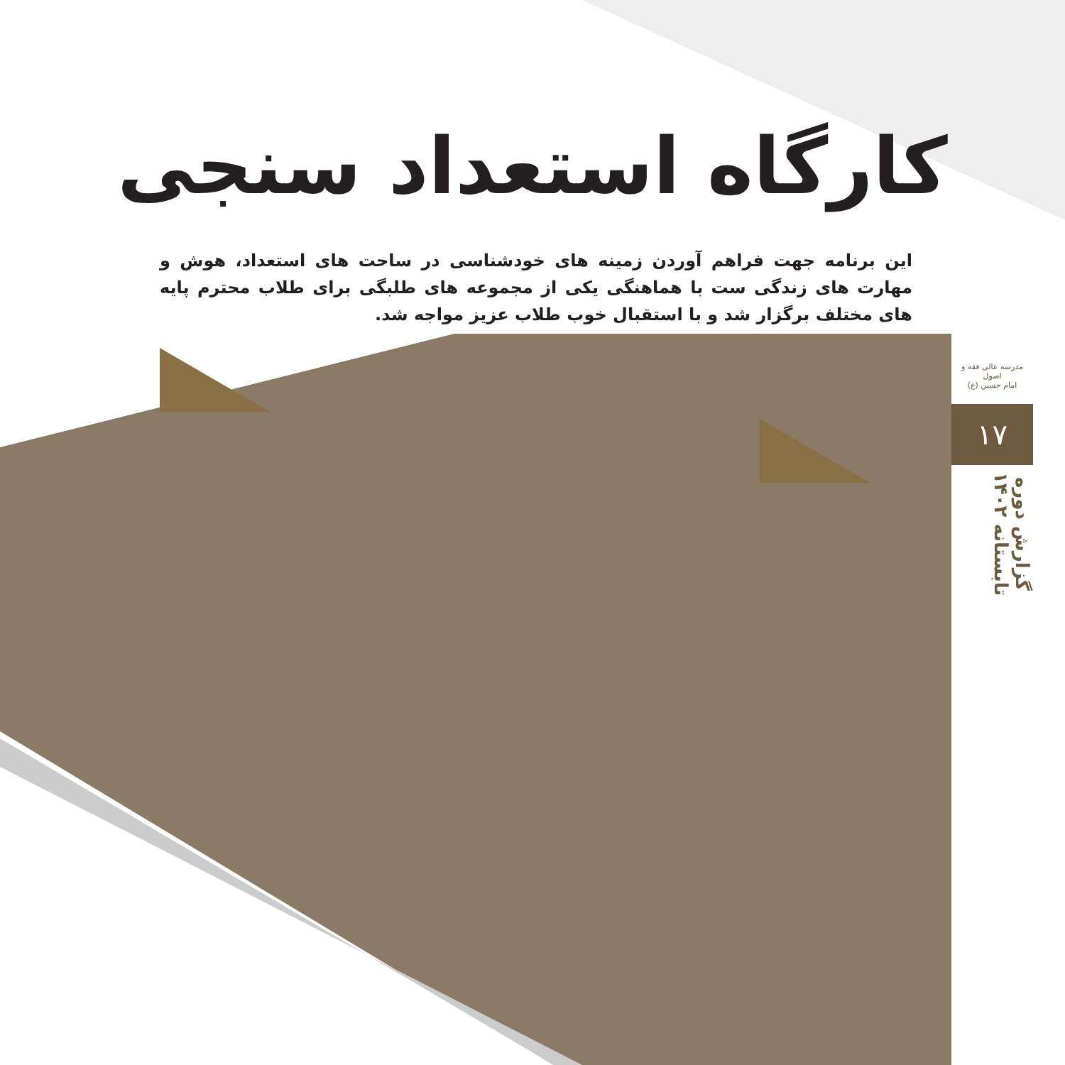کارگاه استعداد سنجی
این برنامه جهت فراهم آوردن زمینه های خودشناسی در ساحت های استعداد، هوش و مهارت های زندگی ست با هماهنگی یکی از مجموعه های طلبگی برای طلاب محترم پایه های مختلف برگزار شد و با استقبال خوب طلاب عزیز مواجه شد.
مدرسه عالی فقه و اصول
امام حسین (ع)
۱۷
گزارش دوره
تابستانه ۱۴۰۲